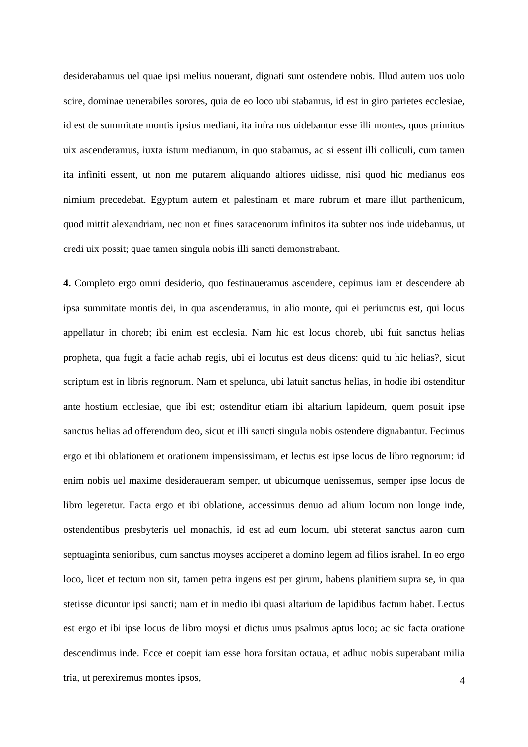desiderabamus uel quae ipsi melius nouerant, dignati sunt ostendere nobis. Illud autem uos uolo scire, dominae uenerabiles sorores, quia de eo loco ubi stabamus, id est in giro parietes ecclesiae, id est de summitate montis ipsius mediani, ita infra nos uidebantur esse illi montes, quos primitus uix ascenderamus, iuxta istum medianum, in quo stabamus, ac si essent illi colliculi, cum tamen ita infiniti essent, ut non me putarem aliquando altiores uidisse, nisi quod hic medianus eos nimium precedebat. Egyptum autem et palestinam et mare rubrum et mare illut parthenicum, quod mittit alexandriam, nec non et fines saracenorum infinitos ita subter nos inde uidebamus, ut credi uix possit; quae tamen singula nobis illi sancti demonstrabant.
4. Completo ergo omni desiderio, quo festinaueramus ascendere, cepimus iam et descendere ab ipsa summitate montis dei, in qua ascenderamus, in alio monte, qui ei periunctus est, qui locus appellatur in choreb; ibi enim est ecclesia. Nam hic est locus choreb, ubi fuit sanctus helias propheta, qua fugit a facie achab regis, ubi ei locutus est deus dicens: quid tu hic helias?, sicut scriptum est in libris regnorum. Nam et spelunca, ubi latuit sanctus helias, in hodie ibi ostenditur ante hostium ecclesiae, que ibi est; ostenditur etiam ibi altarium lapideum, quem posuit ipse sanctus helias ad offerendum deo, sicut et illi sancti singula nobis ostendere dignabantur. Fecimus ergo et ibi oblationem et orationem impensissimam, et lectus est ipse locus de libro regnorum: id enim nobis uel maxime desideraueram semper, ut ubicumque uenissemus, semper ipse locus de libro legeretur. Facta ergo et ibi oblatione, accessimus denuo ad alium locum non longe inde, ostendentibus presbyteris uel monachis, id est ad eum locum, ubi steterat sanctus aaron cum septuaginta senioribus, cum sanctus moyses acciperet a domino legem ad filios israhel. In eo ergo loco, licet et tectum non sit, tamen petra ingens est per girum, habens planitiem supra se, in qua stetisse dicuntur ipsi sancti; nam et in medio ibi quasi altarium de lapidibus factum habet. Lectus est ergo et ibi ipse locus de libro moysi et dictus unus psalmus aptus loco; ac sic facta oratione descendimus inde. Ecce et coepit iam esse hora forsitan octaua, et adhuc nobis superabant milia tria, ut perexiremus montes ipsos,
4